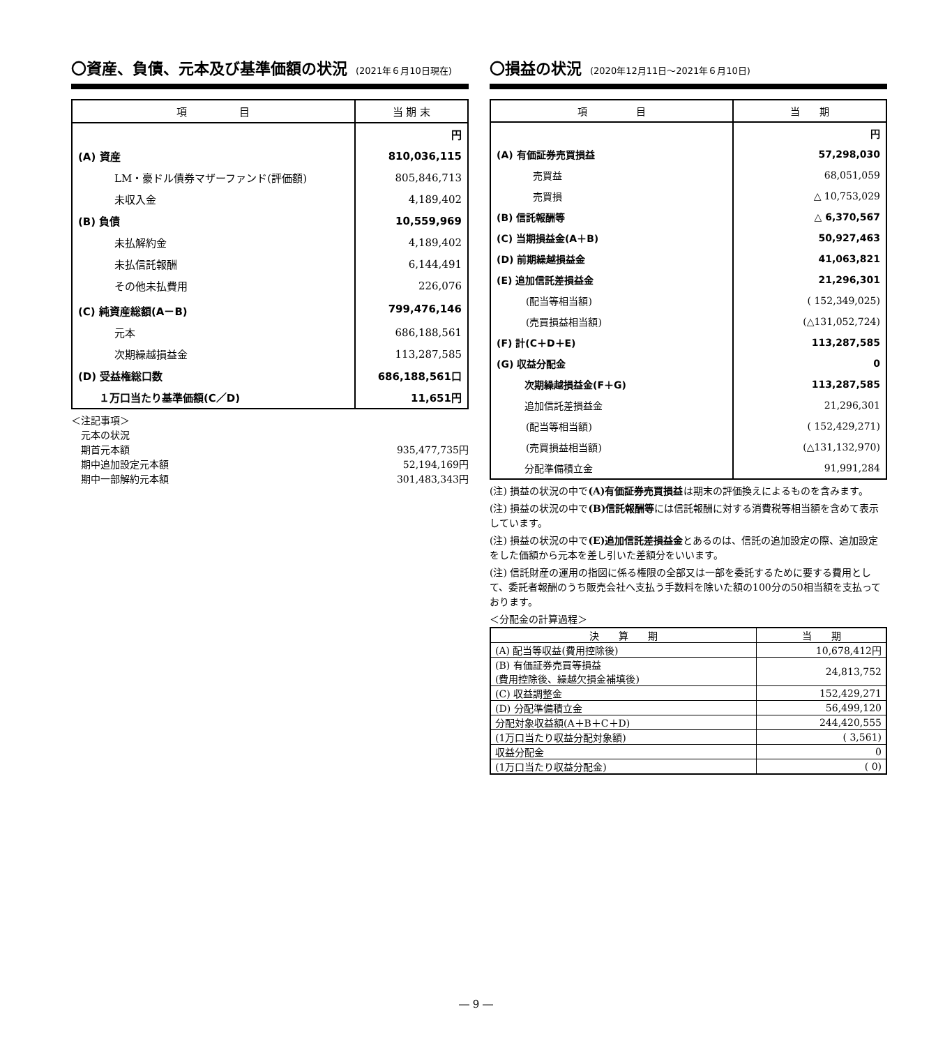〇資産、負債、元本及び基準価額の状況 (2021年６月10日現在)
| 項 目 | 当 期 末 |
| --- | --- |
| | 円 |
| (A) 資産 | 810,036,115 |
| LM・豪ドル債券マザーファンド(評価額) | 805,846,713 |
| 未収入金 | 4,189,402 |
| (B) 負債 | 10,559,969 |
| 未払解約金 | 4,189,402 |
| 未払信託報酬 | 6,144,491 |
| その他未払費用 | 226,076 |
| (C) 純資産総額(A－B) | 799,476,146 |
| 元本 | 686,188,561 |
| 次期繰越損益金 | 113,287,585 |
| (D) 受益権総口数 | 686,188,561口 |
| １万口当たり基準価額(C／D) | 11,651円 |
＜注記事項＞
　元本の状況
　期首元本額 935,477,735円
　期中追加設定元本額 52,194,169円
　期中一部解約元本額 301,483,343円
〇損益の状況 (2020年12月11日～2021年６月10日)
| 項 目 | 当 期 |
| --- | --- |
| | 円 |
| (A) 有価証券売買損益 | 57,298,030 |
| 売買益 | 68,051,059 |
| 売買損 | △ 10,753,029 |
| (B) 信託報酬等 | △ 6,370,567 |
| (C) 当期損益金(A＋B) | 50,927,463 |
| (D) 前期繰越損益金 | 41,063,821 |
| (E) 追加信託差損益金 | 21,296,301 |
| (配当等相当額) | ( 152,349,025) |
| (売買損益相当額) | (△131,052,724) |
| (F) 計(C＋D＋E) | 113,287,585 |
| (G) 収益分配金 | 0 |
| 次期繰越損益金(F＋G) | 113,287,585 |
| 追加信託差損益金 | 21,296,301 |
| (配当等相当額) | ( 152,429,271) |
| (売買損益相当額) | (△131,132,970) |
| 分配準備積立金 | 91,991,284 |
(注) 損益の状況の中で(A)有価証券売買損益は期末の評価換えによるものを含みます。
(注) 損益の状況の中で(B)信託報酬等には信託報酬に対する消費税等相当額を含めて表示しています。
(注) 損益の状況の中で(E)追加信託差損益金とあるのは、信託の追加設定の際、追加設定をした価額から元本を差し引いた差額分をいいます。
(注) 信託財産の運用の指図に係る権限の全部又は一部を委託するために要する費用として、委託者報酬のうち販売会社へ支払う手数料を除いた額の100分の50相当額を支払っております。
＜分配金の計算過程＞
| 決 算 期 | 当 期 |
| --- | --- |
| (A) 配当等収益(費用控除後) | 10,678,412円 |
| (B) 有価証券売買等損益 (費用控除後、繰越欠損金補填後) | 24,813,752 |
| (C) 収益調整金 | 152,429,271 |
| (D) 分配準備積立金 | 56,499,120 |
| 分配対象収益額(A＋B＋C＋D) | 244,420,555 |
| (1万口当たり収益分配対象額) | ( 3,561) |
| 収益分配金 | 0 |
| (1万口当たり収益分配金) | ( 0) |
― 9 ―